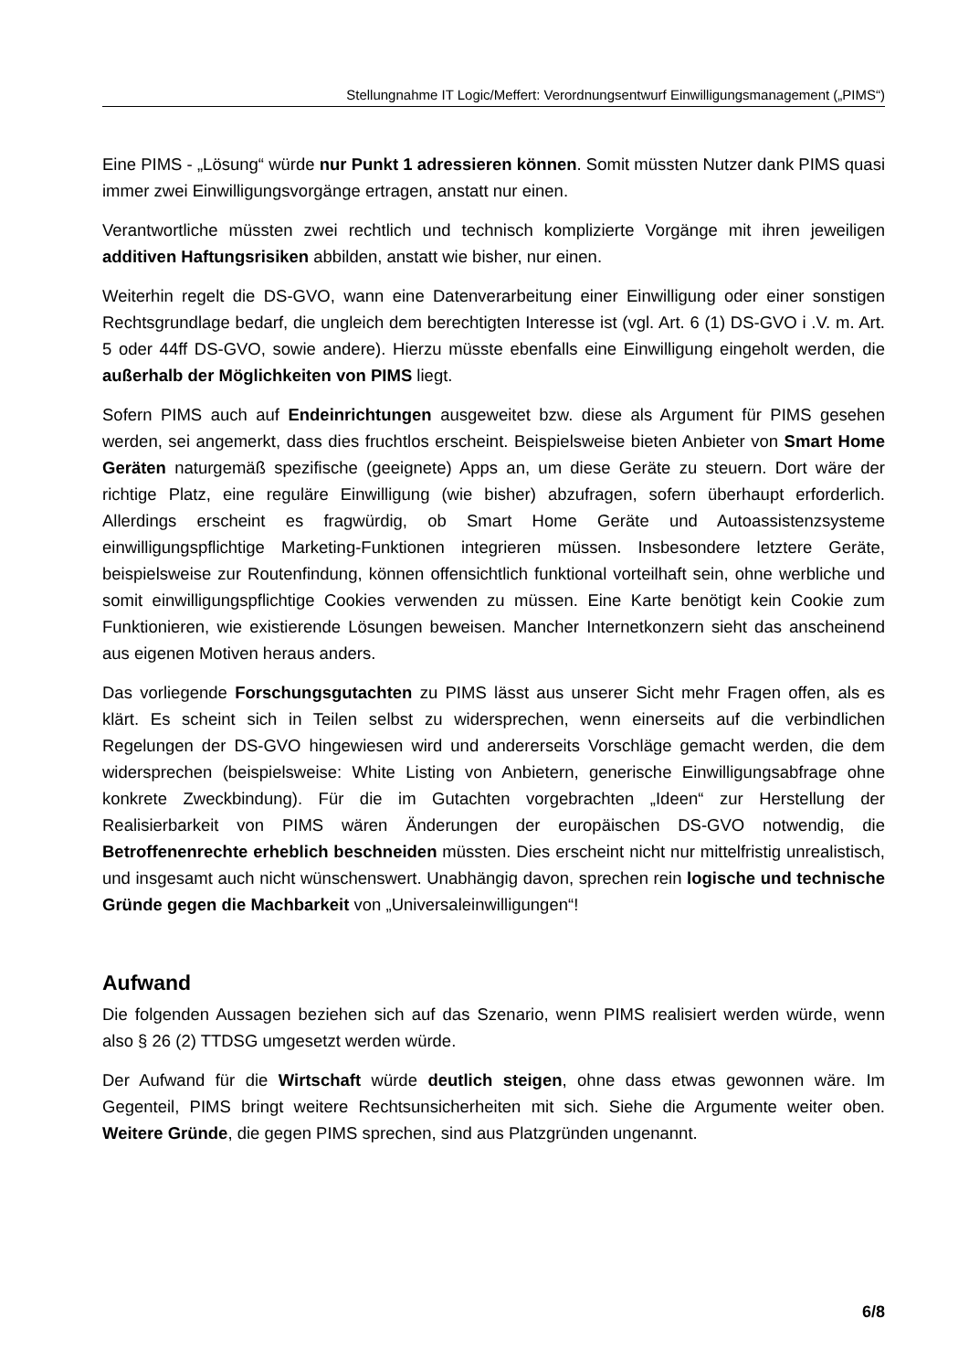Stellungnahme IT Logic/Meffert: Verordnungsentwurf Einwilligungsmanagement („PIMS“)
Eine PIMS - „Lösung“ würde nur Punkt 1 adressieren können. Somit müssten Nutzer dank PIMS quasi immer zwei Einwilligungsvorgänge ertragen, anstatt nur einen.
Verantwortliche müssten zwei rechtlich und technisch komplizierte Vorgänge mit ihren jeweiligen additiven Haftungsrisiken abbilden, anstatt wie bisher, nur einen.
Weiterhin regelt die DS-GVO, wann eine Datenverarbeitung einer Einwilligung oder einer sonstigen Rechtsgrundlage bedarf, die ungleich dem berechtigten Interesse ist (vgl. Art. 6 (1) DS-GVO i .V. m. Art. 5 oder 44ff DS-GVO, sowie andere). Hierzu müsste ebenfalls eine Einwilligung eingeholt werden, die außerhalb der Möglichkeiten von PIMS liegt.
Sofern PIMS auch auf Endeinrichtungen ausgeweitet bzw. diese als Argument für PIMS gesehen werden, sei angemerkt, dass dies fruchtlos erscheint. Beispielsweise bieten Anbieter von Smart Home Geräten naturgemäß spezifische (geeignete) Apps an, um diese Geräte zu steuern. Dort wäre der richtige Platz, eine reguläre Einwilligung (wie bisher) abzufragen, sofern überhaupt erforderlich. Allerdings erscheint es fragwürdig, ob Smart Home Geräte und Autoassistenzsysteme einwilligungspflichtige Marketing-Funktionen integrieren müssen. Insbesondere letztere Geräte, beispielsweise zur Routenfindung, können offensichtlich funktional vorteilhaft sein, ohne werbliche und somit einwilligungspflichtige Cookies verwenden zu müssen. Eine Karte benötigt kein Cookie zum Funktionieren, wie existierende Lösungen beweisen. Mancher Internetkonzern sieht das anscheinend aus eigenen Motiven heraus anders.
Das vorliegende Forschungsgutachten zu PIMS lässt aus unserer Sicht mehr Fragen offen, als es klärt. Es scheint sich in Teilen selbst zu widersprechen, wenn einerseits auf die verbindlichen Regelungen der DS-GVO hingewiesen wird und andererseits Vorschläge gemacht werden, die dem widersprechen (beispielsweise: White Listing von Anbietern, generische Einwilligungsabfrage ohne konkrete Zweckbindung). Für die im Gutachten vorgebrachten „Ideen“ zur Herstellung der Realisierbarkeit von PIMS wären Änderungen der europäischen DS-GVO notwendig, die Betroffenenrechte erheblich beschneiden müssten. Dies erscheint nicht nur mittelfristig unrealistisch, und insgesamt auch nicht wünschenswert. Unabhängig davon, sprechen rein logische und technische Gründe gegen die Machbarkeit von „Universaleinwilligungen“!
Aufwand
Die folgenden Aussagen beziehen sich auf das Szenario, wenn PIMS realisiert werden würde, wenn also § 26 (2) TTDSG umgesetzt werden würde.
Der Aufwand für die Wirtschaft würde deutlich steigen, ohne dass etwas gewonnen wäre. Im Gegenteil, PIMS bringt weitere Rechtsunsicherheiten mit sich. Siehe die Argumente weiter oben. Weitere Gründe, die gegen PIMS sprechen, sind aus Platzgründen ungenannt.
6/8